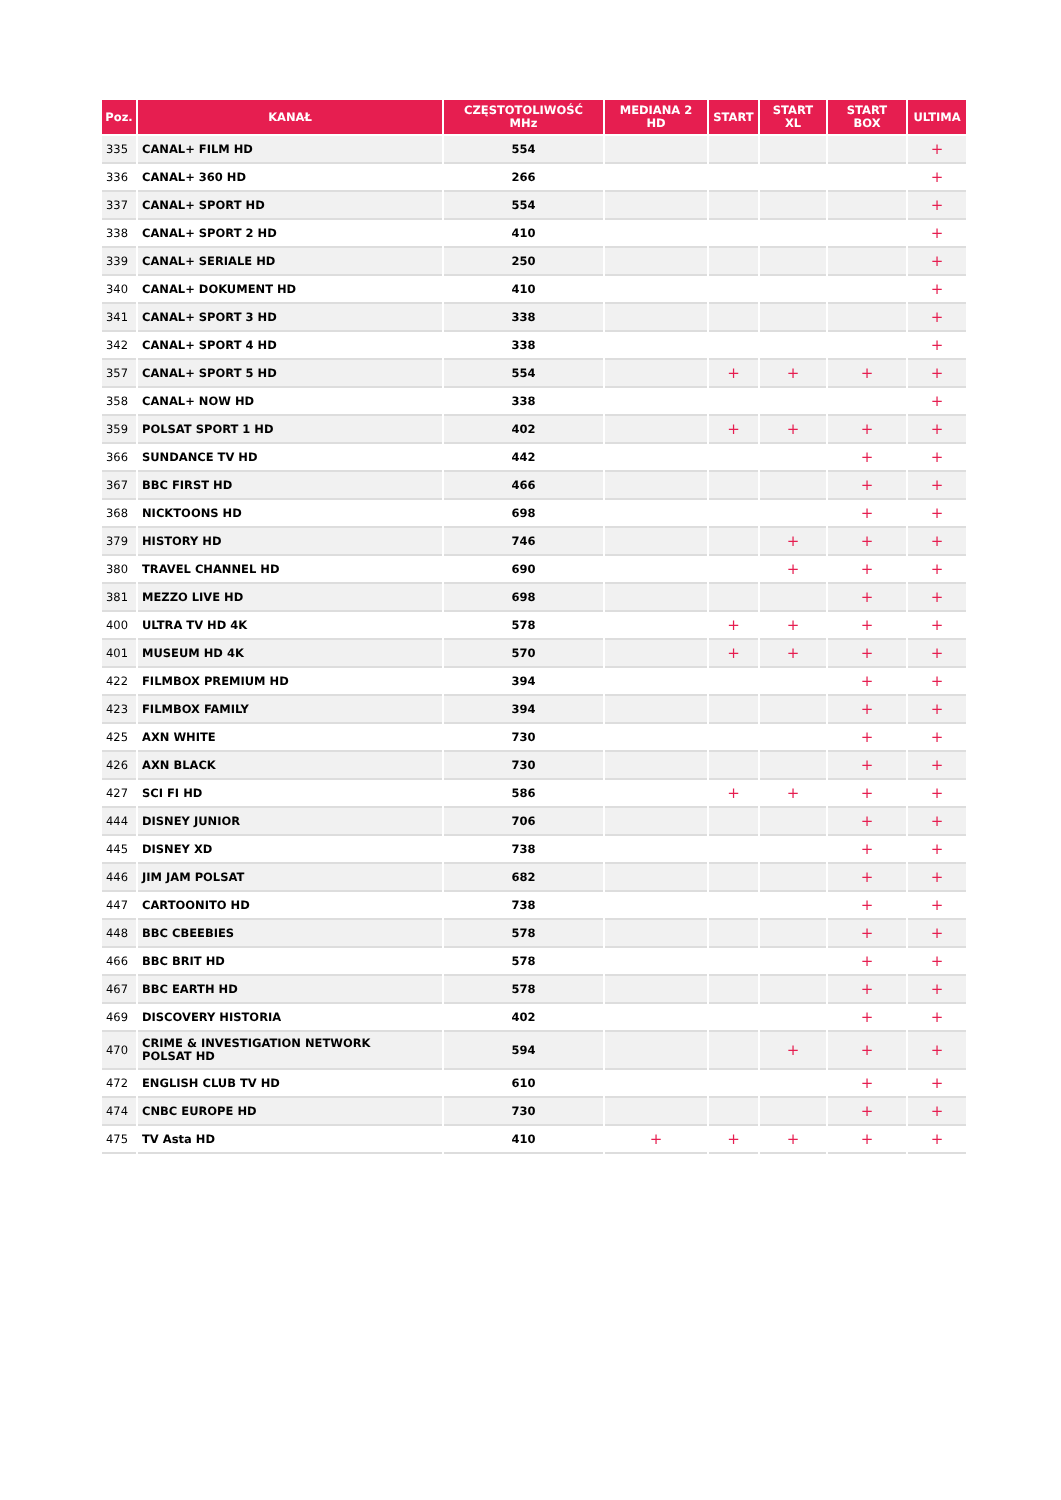| Poz. | KANAŁ | CZĘSTOTOLIWOŚĆ MHz | MEDIANA 2 HD | START | START XL | START BOX | ULTIMA |
| --- | --- | --- | --- | --- | --- | --- | --- |
| 335 | CANAL+ FILM HD | 554 | | | | | + |
| 336 | CANAL+ 360 HD | 266 | | | | | + |
| 337 | CANAL+ SPORT HD | 554 | | | | | + |
| 338 | CANAL+ SPORT 2 HD | 410 | | | | | + |
| 339 | CANAL+ SERIALE HD | 250 | | | | | + |
| 340 | CANAL+ DOKUMENT HD | 410 | | | | | + |
| 341 | CANAL+ SPORT 3 HD | 338 | | | | | + |
| 342 | CANAL+ SPORT 4 HD | 338 | | | | | + |
| 357 | CANAL+ SPORT 5 HD | 554 | | + | + | + | + |
| 358 | CANAL+ NOW HD | 338 | | | | | + |
| 359 | POLSAT SPORT 1 HD | 402 | | + | + | + | + |
| 366 | SUNDANCE TV HD | 442 | | | | + | + |
| 367 | BBC FIRST HD | 466 | | | | + | + |
| 368 | NICKTOONS HD | 698 | | | | + | + |
| 379 | HISTORY HD | 746 | | | + | + | + |
| 380 | TRAVEL CHANNEL HD | 690 | | | + | + | + |
| 381 | MEZZO LIVE HD | 698 | | | | + | + |
| 400 | ULTRA TV HD 4K | 578 | | + | + | + | + |
| 401 | MUSEUM HD 4K | 570 | | + | + | + | + |
| 422 | FILMBOX PREMIUM HD | 394 | | | | + | + |
| 423 | FILMBOX FAMILY | 394 | | | | + | + |
| 425 | AXN WHITE | 730 | | | | + | + |
| 426 | AXN BLACK | 730 | | | | + | + |
| 427 | SCI FI HD | 586 | | + | + | + | + |
| 444 | DISNEY JUNIOR | 706 | | | | + | + |
| 445 | DISNEY XD | 738 | | | | + | + |
| 446 | JIM JAM POLSAT | 682 | | | | + | + |
| 447 | CARTOONITO HD | 738 | | | | + | + |
| 448 | BBC CBEEBIES | 578 | | | | + | + |
| 466 | BBC BRIT HD | 578 | | | | + | + |
| 467 | BBC EARTH HD | 578 | | | | + | + |
| 469 | DISCOVERY HISTORIA | 402 | | | | + | + |
| 470 | CRIME & INVESTIGATION NETWORK POLSAT HD | 594 | | | + | + | + |
| 472 | ENGLISH CLUB TV HD | 610 | | | | + | + |
| 474 | CNBC EUROPE HD | 730 | | | | + | + |
| 475 | TV Asta HD | 410 | + | + | + | + | + |